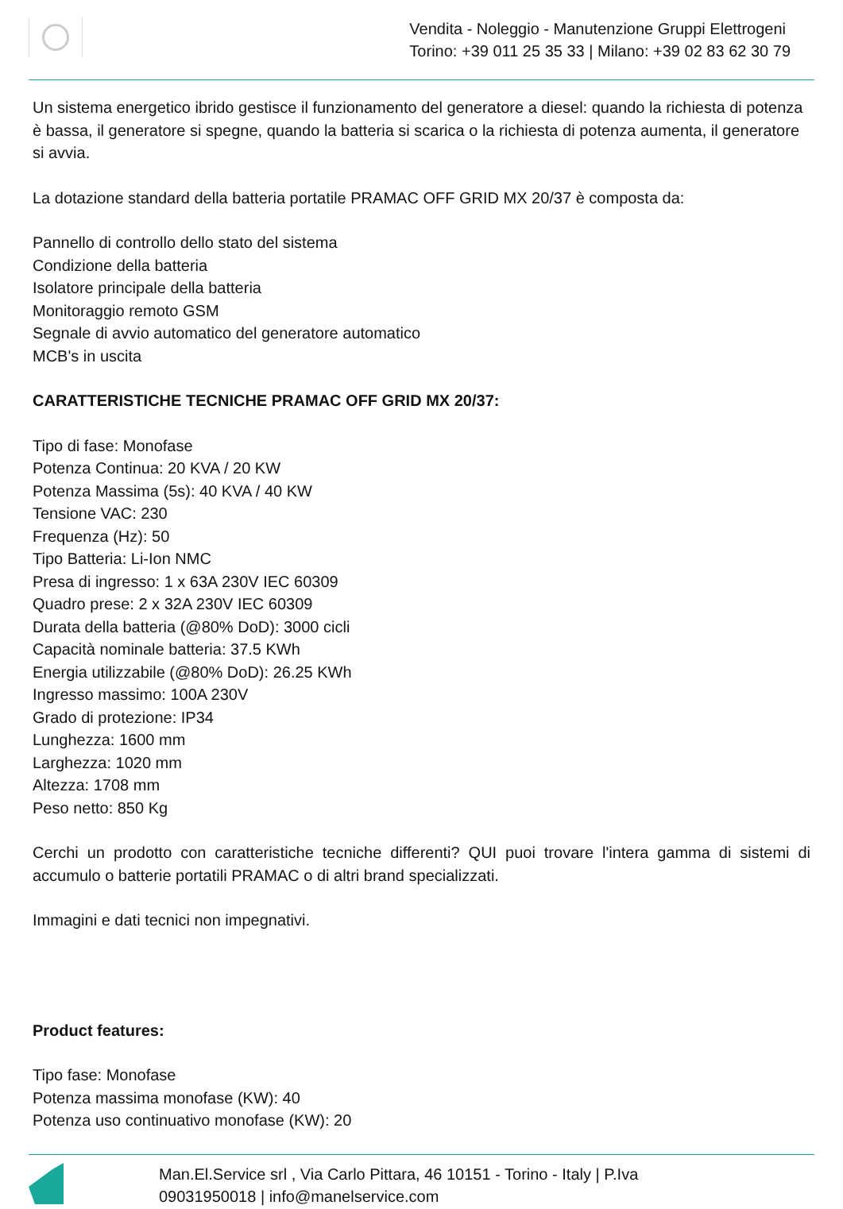Vendita - Noleggio - Manutenzione Gruppi Elettrogeni
Torino: +39 011 25 35 33 | Milano: +39 02 83 62 30 79
Un sistema energetico ibrido gestisce il funzionamento del generatore a diesel: quando la richiesta di potenza è bassa, il generatore si spegne, quando la batteria si scarica o la richiesta di potenza aumenta, il generatore si avvia.
La dotazione standard della batteria portatile PRAMAC OFF GRID MX 20/37 è composta da:
Pannello di controllo dello stato del sistema
Condizione della batteria
Isolatore principale della batteria
Monitoraggio remoto GSM
Segnale di avvio automatico del generatore automatico
MCB's in uscita
CARATTERISTICHE TECNICHE PRAMAC OFF GRID MX 20/37:
Tipo di fase: Monofase
Potenza Continua: 20 KVA / 20 KW
Potenza Massima (5s): 40 KVA / 40 KW
Tensione VAC: 230
Frequenza (Hz): 50
Tipo Batteria: Li-Ion NMC
Presa di ingresso: 1 x 63A 230V IEC 60309
Quadro prese: 2 x 32A 230V IEC 60309
Durata della batteria (@80% DoD): 3000 cicli
Capacità nominale batteria: 37.5 KWh
Energia utilizzabile (@80% DoD): 26.25 KWh
Ingresso massimo: 100A 230V
Grado di protezione: IP34
Lunghezza: 1600 mm
Larghezza: 1020 mm
Altezza: 1708 mm
Peso netto: 850 Kg
Cerchi un prodotto con caratteristiche tecniche differenti? QUI puoi trovare l'intera gamma di sistemi di accumulo o batterie portatili PRAMAC o di altri brand specializzati.
Immagini e dati tecnici non impegnativi.
Product features:
Tipo fase: Monofase
Potenza massima monofase (KW): 40
Potenza uso continuativo monofase (KW): 20
Man.El.Service srl , Via Carlo Pittara, 46 10151 - Torino - Italy | P.Iva
09031950018 | info@manelservice.com